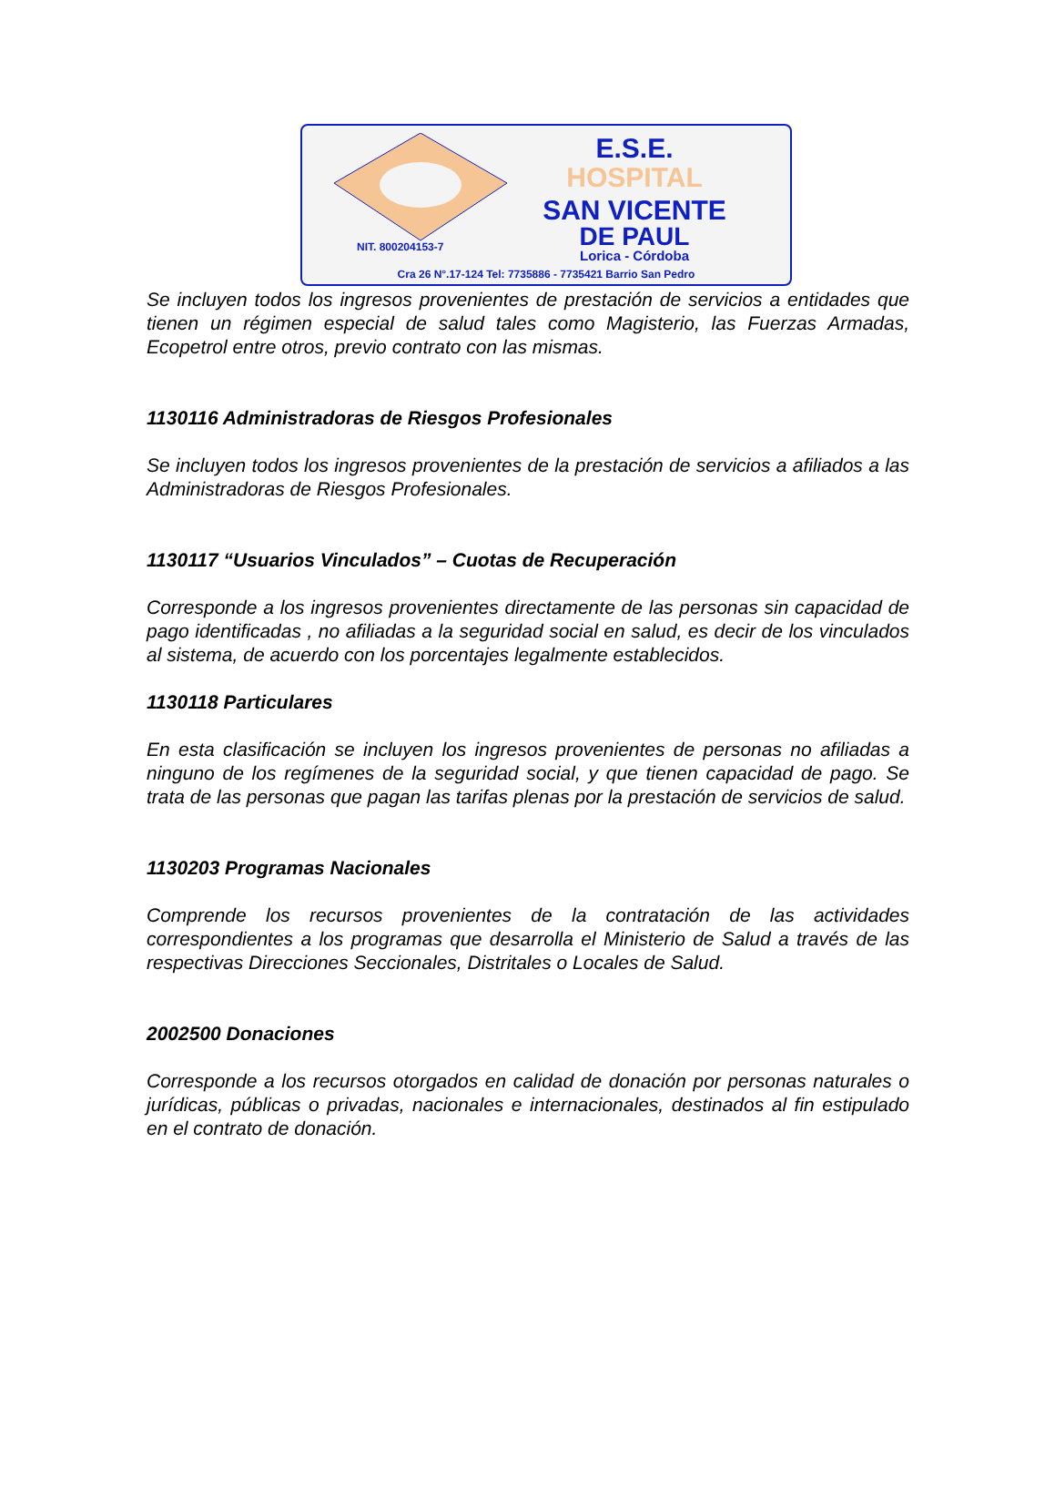E.S.E.
HOSPITAL
SAN VICENTE
DE PAUL
NIT. 800204153-7
Lorica - Córdoba
Cra 26 N°.17-124 Tel: 7735886 - 7735421 Barrio San Pedro
Se incluyen todos los ingresos provenientes de prestación de servicios a entidades que tienen un régimen especial de salud tales como Magisterio, las Fuerzas Armadas, Ecopetrol entre otros, previo contrato con las mismas.
1130116 Administradoras de Riesgos Profesionales
Se incluyen todos los ingresos provenientes de la prestación de servicios a afiliados a las Administradoras de Riesgos Profesionales.
1130117 “Usuarios Vinculados” – Cuotas de Recuperación
Corresponde a los ingresos provenientes directamente de las personas sin capacidad de pago identificadas , no afiliadas a la seguridad social en salud, es decir de los vinculados al sistema, de acuerdo con los porcentajes legalmente establecidos.
1130118 Particulares
En esta clasificación se incluyen los ingresos provenientes de personas no afiliadas a ninguno de los regímenes de la seguridad social, y que tienen capacidad de pago. Se trata de las personas que pagan las tarifas plenas por la prestación de servicios de salud.
1130203 Programas Nacionales
Comprende los recursos provenientes de la contratación de las actividades correspondientes a los programas que desarrolla el Ministerio de Salud a través de las respectivas Direcciones Seccionales, Distritales o Locales de Salud.
2002500 Donaciones
Corresponde a los recursos otorgados en calidad de donación por personas naturales o jurídicas, públicas o privadas, nacionales e internacionales, destinados al fin estipulado en el contrato de donación.